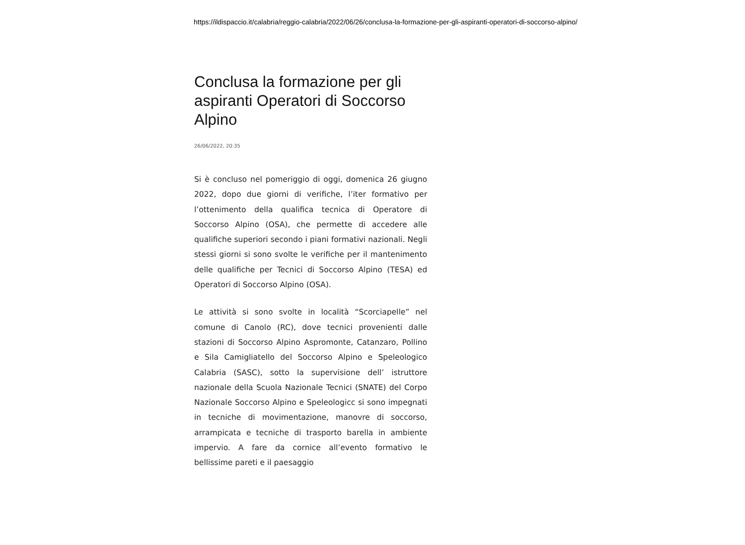https://ildispaccio.it/calabria/reggio-calabria/2022/06/26/conclusa-la-formazione-per-gli-aspiranti-operatori-di-soccorso-alpino/
Conclusa la formazione per gli aspiranti Operatori di Soccorso Alpino
26/06/2022, 20:35
Si è concluso nel pomeriggio di oggi, domenica 26 giugno 2022, dopo due giorni di verifiche, l’iter formativo per l’ottenimento della qualifica tecnica di Operatore di Soccorso Alpino (OSA), che permette di accedere alle qualifiche superiori secondo i piani formativi nazionali. Negli stessi giorni si sono svolte le verifiche per il mantenimento delle qualifiche per Tecnici di Soccorso Alpino (TESA) ed Operatori di Soccorso Alpino (OSA).
Le attività si sono svolte in località “Scorciapelle” nel comune di Canolo (RC), dove tecnici provenienti dalle stazioni di Soccorso Alpino Aspromonte, Catanzaro, Pollino e Sila Camigliatello del Soccorso Alpino e Speleologico Calabria (SASC), sotto la supervisione dell’ istruttore nazionale della Scuola Nazionale Tecnici (SNATE) del Corpo Nazionale Soccorso Alpino e Speleologicc si sono impegnati in tecniche di movimentazione, manovre di soccorso, arrampicata e tecniche di trasporto barella in ambiente impervio. A fare da cornice all’evento formativo le bellissime pareti e il paesaggio